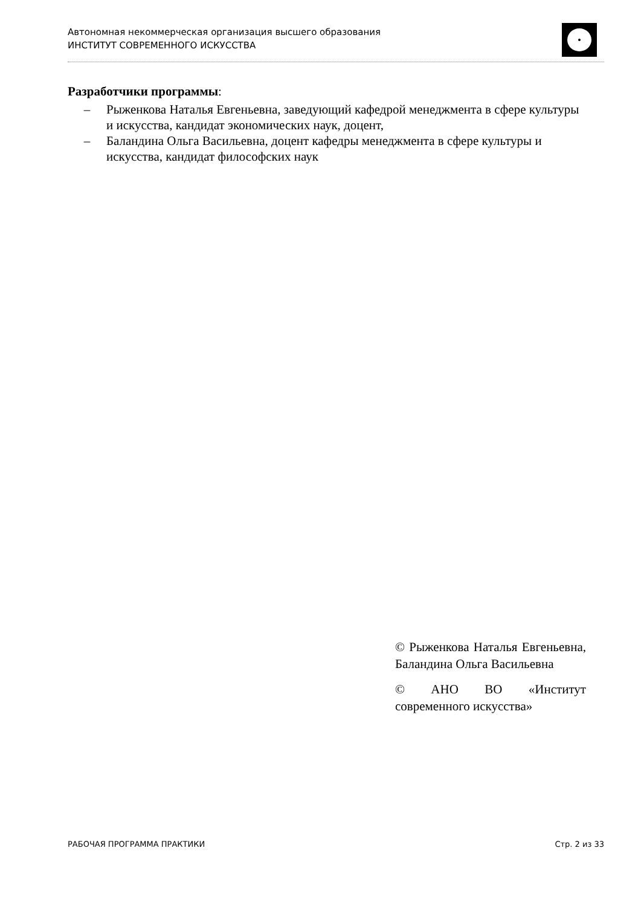Автономная некоммерческая организация высшего образования
ИНСТИТУТ СОВРЕМЕННОГО ИСКУССТВА
Разработчики программы:
– Рыженкова Наталья Евгеньевна, заведующий кафедрой менеджмента в сфере культуры и искусства, кандидат экономических наук, доцент,
– Баландина Ольга Васильевна, доцент кафедры менеджмента в сфере культуры и искусства, кандидат философских наук
© Рыженкова Наталья Евгеньевна, Баландина Ольга Васильевна
© АНО ВО «Институт современного искусства»
РАБОЧАЯ ПРОГРАММА ПРАКТИКИ Стр. 2 из 33